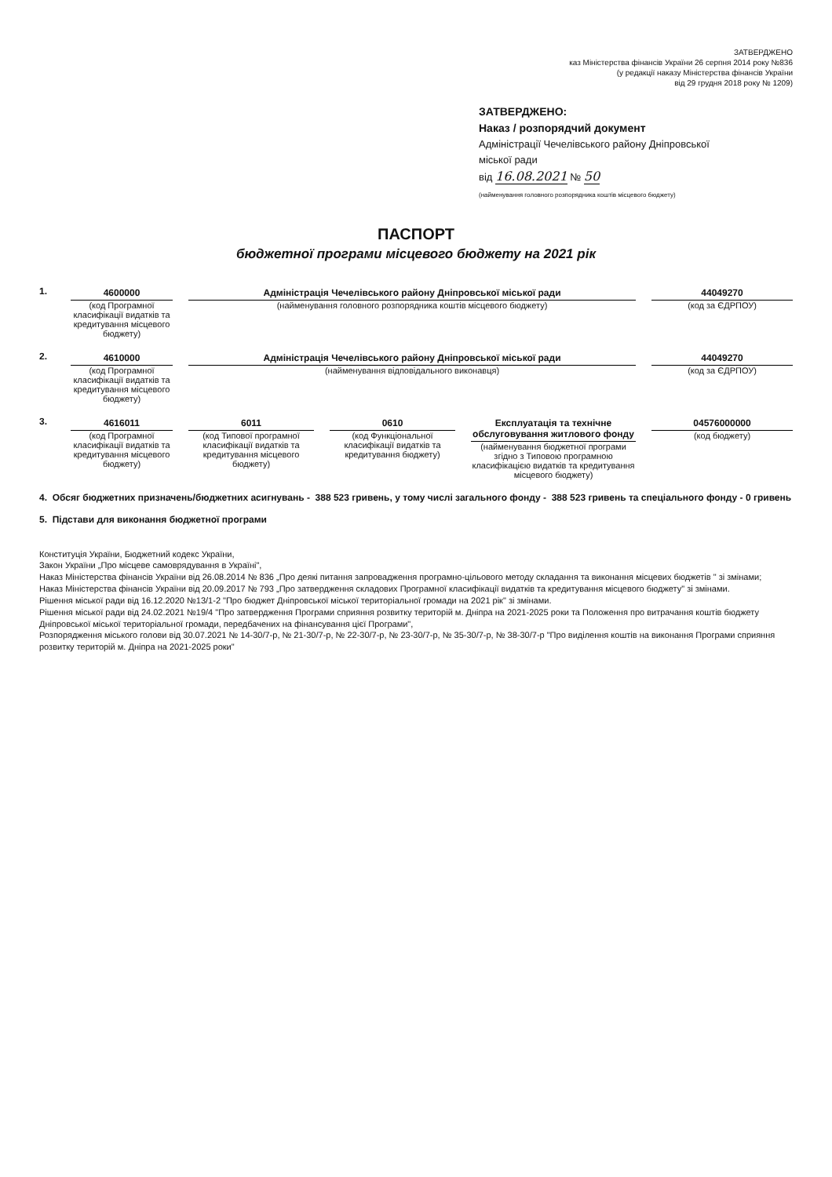ЗАТВЕРДЖЕНО
каз Міністерства фінансів України 26 серпня 2014 року №836
(у редакції наказу Міністерства фінансів України
від 29 грудня 2018 року № 1209)
ЗАТВЕРДЖЕНО:
Наказ / розпорядчий документ
Адміністрації Чечелівського району Дніпровської
міської ради
від 16.08.2021 № 50
(найменування головного розпорядника коштів місцевого бюджету)
ПАСПОРТ
бюджетної програми місцевого бюджету на 2021 рік
1. 4600000
(код Програмної класифікації видатків та кредитування місцевого бюджету)
Адміністрація Чечелівського району Дніпровської міської ради
(найменування головного розпорядника коштів місцевого бюджету)
44049270
(код за ЄДРПОУ)
2. 4610000
(код Програмної класифікації видатків та кредитування місцевого бюджету)
Адміністрація Чечелівського району Дніпровської міської ради
(найменування відповідального виконавця)
44049270
(код за ЄДРПОУ)
3. 4616011
(код Програмної класифікації видатків та кредитування місцевого бюджету)
6011
(код Типової програмної класифікації видатків та кредитування місцевого бюджету)
0610
(код Функціональної класифікації видатків та кредитування бюджету)
Експлуатація та технічне обслуговування житлового фонду
(найменування бюджетної програми згідно з Типовою програмною класифікацією видатків та кредитування місцевого бюджету)
04576000000
(код бюджету)
4. Обсяг бюджетних призначень/бюджетних асигнувань - 388 523 гривень, у тому числі загального фонду - 388 523 гривень та спеціального фонду - 0 гривень
5. Підстави для виконання бюджетної програми
Конституція України, Бюджетний кодекс України,
Закон України „Про місцеве самоврядування в Україні",
Наказ Міністерства фінансів України від 26.08.2014 № 836 „Про деякі питання запровадження програмно-цільового методу складання та виконання місцевих бюджетів " зі змінами;
Наказ Міністерства фінансів України від 20.09.2017 № 793 „Про затвердження складових Програмної класифікації видатків та кредитування місцевого бюджету" зі змінами.
Рішення міської ради від 16.12.2020 №13/1-2 "Про бюджет Дніпровської міської територіальної громади на 2021 рік" зі змінами.
Рішення міської ради від 24.02.2021 №19/4 "Про затвердження Програми сприяння розвитку територій м. Дніпра на 2021-2025 роки та Положення про витрачання коштів бюджету Дніпровської міської територіальної громади, передбачених на фінансування цієї Програми",
Розпорядження міського голови від 30.07.2021 № 14-30/7-р, № 21-30/7-р, № 22-30/7-р, № 23-30/7-р, № 35-30/7-р, № 38-30/7-р "Про виділення коштів на виконання Програми сприяння розвитку територій м. Дніпра на 2021-2025 роки"